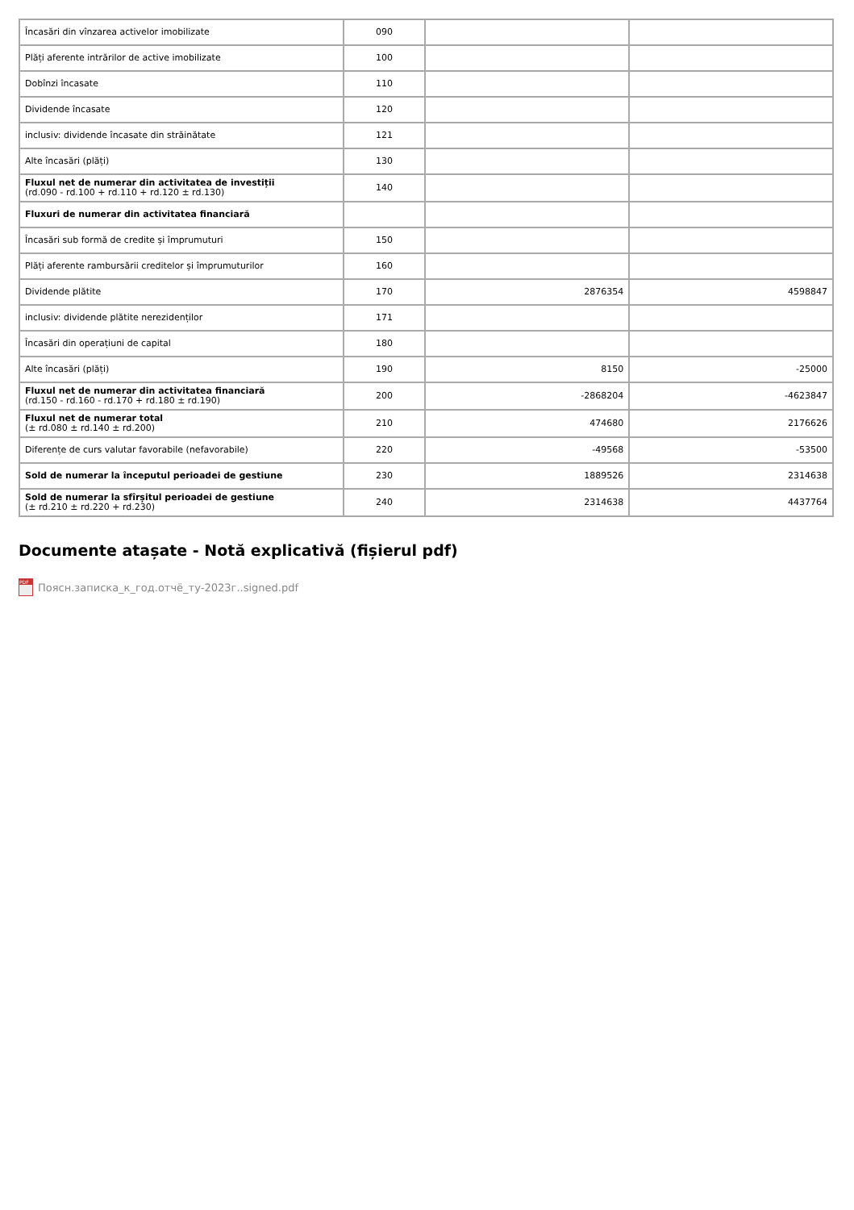| Încasări din vînzarea activelor imobilizate | 090 | | |
| Plăți aferente intrărilor de active imobilizate | 100 | | |
| Dobînzi încasate | 110 | | |
| Dividende încasate | 120 | | |
| inclusiv: dividende încasate din străinătate | 121 | | |
| Alte încasări (plăți) | 130 | | |
| Fluxul net de numerar din activitatea de investiții (rd.090 - rd.100 + rd.110 + rd.120 ± rd.130) | 140 | | |
| Fluxuri de numerar din activitatea financiară | | | |
| Încasări sub formă de credite și împrumuturi | 150 | | |
| Plăți aferente rambursării creditelor și împrumuturilor | 160 | | |
| Dividende plătite | 170 | 2876354 | 4598847 |
| inclusiv: dividende plătite nerezidenților | 171 | | |
| Încasări din operațiuni de capital | 180 | | |
| Alte încasări (plăți) | 190 | 8150 | -25000 |
| Fluxul net de numerar din activitatea financiară (rd.150 - rd.160 - rd.170 + rd.180 ± rd.190) | 200 | -2868204 | -4623847 |
| Fluxul net de numerar total (± rd.080 ± rd.140 ± rd.200) | 210 | 474680 | 2176626 |
| Diferențe de curs valutar favorabile (nefavorabile) | 220 | -49568 | -53500 |
| Sold de numerar la începutul perioadei de gestiune | 230 | 1889526 | 2314638 |
| Sold de numerar la sfîrșitul perioadei de gestiune (± rd.210 ± rd.220 + rd.230) | 240 | 2314638 | 4437764 |
Documente atașate - Notă explicativă (fișierul pdf)
PDF
Поясн.записка_к_год.отчё_ту-2023г..signed.pdf